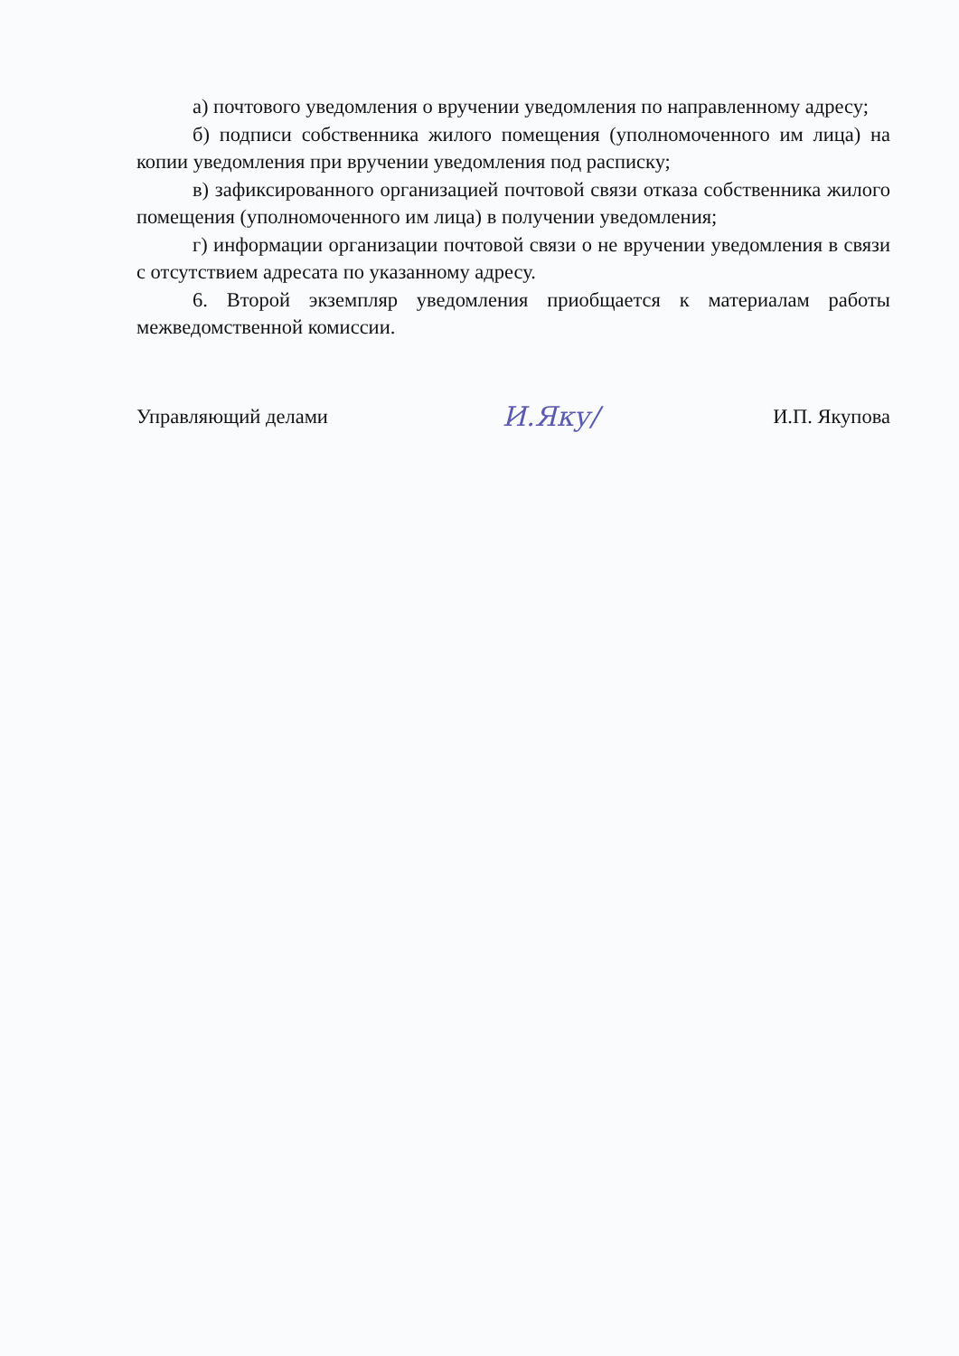а) почтового уведомления о вручении уведомления по направленному адресу;
б) подписи собственника жилого помещения (уполномоченного им лица) на копии уведомления при вручении уведомления под расписку;
в) зафиксированного организацией почтовой связи отказа собственника жилого помещения (уполномоченного им лица) в получении уведомления;
г) информации организации почтовой связи о не вручении уведомления в связи с отсутствием адресата по указанному адресу.
6. Второй экземпляр уведомления приобщается к материалам работы межведомственной комиссии.
Управляющий делами И.Яку/ И.П. Якупова